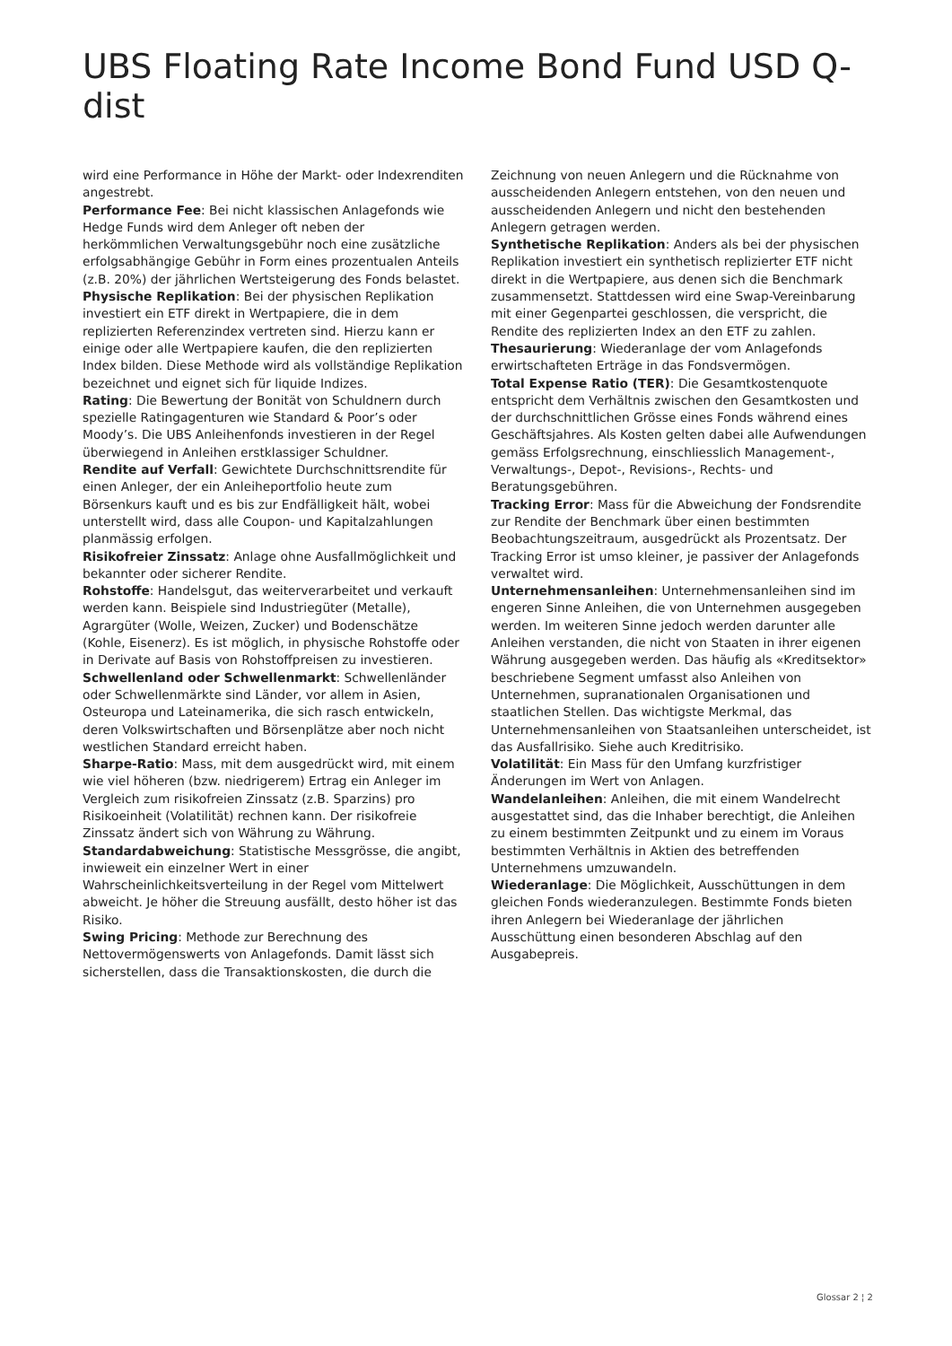UBS Floating Rate Income Bond Fund USD Q-dist
wird eine Performance in Höhe der Markt- oder Indexrenditen angestrebt.
Performance Fee: Bei nicht klassischen Anlagefonds wie Hedge Funds wird dem Anleger oft neben der herkömmlichen Verwaltungsgebühr noch eine zusätzliche erfolgsabhängige Gebühr in Form eines prozentualen Anteils (z.B. 20%) der jährlichen Wertsteigerung des Fonds belastet.
Physische Replikation: Bei der physischen Replikation investiert ein ETF direkt in Wertpapiere, die in dem replizierten Referenzindex vertreten sind. Hierzu kann er einige oder alle Wertpapiere kaufen, die den replizierten Index bilden. Diese Methode wird als vollständige Replikation bezeichnet und eignet sich für liquide Indizes.
Rating: Die Bewertung der Bonität von Schuldnern durch spezielle Ratingagenturen wie Standard & Poor’s oder Moody’s. Die UBS Anleihenfonds investieren in der Regel überwiegend in Anleihen erstklassiger Schuldner.
Rendite auf Verfall: Gewichtete Durchschnittsrendite für einen Anleger, der ein Anleiheportfolio heute zum Börsenkurs kauft und es bis zur Endfälligkeit hält, wobei unterstellt wird, dass alle Coupon- und Kapitalzahlungen planmässig erfolgen.
Risikofreier Zinssatz: Anlage ohne Ausfallmöglichkeit und bekannter oder sicherer Rendite.
Rohstoffe: Handelsgut, das weiterverarbeitet und verkauft werden kann. Beispiele sind Industriegüter (Metalle), Agrargüter (Wolle, Weizen, Zucker) und Bodenschätze (Kohle, Eisenerz). Es ist möglich, in physische Rohstoffe oder in Derivate auf Basis von Rohstoffpreisen zu investieren.
Schwellenland oder Schwellenmarkt: Schwellenländer oder Schwellenmärkte sind Länder, vor allem in Asien, Osteuropa und Lateinamerika, die sich rasch entwickeln, deren Volkswirtschaften und Börsenplätze aber noch nicht westlichen Standard erreicht haben.
Sharpe-Ratio: Mass, mit dem ausgedrückt wird, mit einem wie viel höheren (bzw. niedrigerem) Ertrag ein Anleger im Vergleich zum risikofreien Zinssatz (z.B. Sparzins) pro Risikoeinheit (Volatilität) rechnen kann. Der risikofreie Zinssatz ändert sich von Währung zu Währung.
Standardabweichung: Statistische Messgrösse, die angibt, inwieweit ein einzelner Wert in einer Wahrscheinlichkeitsverteilung in der Regel vom Mittelwert abweicht. Je höher die Streuung ausfällt, desto höher ist das Risiko.
Swing Pricing: Methode zur Berechnung des Nettovermögenswerts von Anlagefonds. Damit lässt sich sicherstellen, dass die Transaktionskosten, die durch die
Zeichnung von neuen Anlegern und die Rücknahme von ausscheidenden Anlegern entstehen, von den neuen und ausscheidenden Anlegern und nicht den bestehenden Anlegern getragen werden.
Synthetische Replikation: Anders als bei der physischen Replikation investiert ein synthetisch replizierter ETF nicht direkt in die Wertpapiere, aus denen sich die Benchmark zusammensetzt. Stattdessen wird eine Swap-Vereinbarung mit einer Gegenpartei geschlossen, die verspricht, die Rendite des replizierten Index an den ETF zu zahlen.
Thesaurierung: Wiederanlage der vom Anlagefonds erwirtschafteten Erträge in das Fondsvermögen.
Total Expense Ratio (TER): Die Gesamtkostenquote entspricht dem Verhältnis zwischen den Gesamtkosten und der durchschnittlichen Grösse eines Fonds während eines Geschäftsjahres. Als Kosten gelten dabei alle Aufwendungen gemäss Erfolgsrechnung, einschliesslich Management-, Verwaltungs-, Depot-, Revisions-, Rechts- und Beratungsgebühren.
Tracking Error: Mass für die Abweichung der Fondsrendite zur Rendite der Benchmark über einen bestimmten Beobachtungszeitraum, ausgedrückt als Prozentsatz. Der Tracking Error ist umso kleiner, je passiver der Anlagefonds verwaltet wird.
Unternehmensanleihen: Unternehmensanleihen sind im engeren Sinne Anleihen, die von Unternehmen ausgegeben werden. Im weiteren Sinne jedoch werden darunter alle Anleihen verstanden, die nicht von Staaten in ihrer eigenen Währung ausgegeben werden. Das häufig als «Kreditsektor» beschriebene Segment umfasst also Anleihen von Unternehmen, supranationalen Organisationen und staatlichen Stellen. Das wichtigste Merkmal, das Unternehmensanleihen von Staatsanleihen unterscheidet, ist das Ausfallrisiko. Siehe auch Kreditrisiko.
Volatilität: Ein Mass für den Umfang kurzfristiger Änderungen im Wert von Anlagen.
Wandelanleihen: Anleihen, die mit einem Wandelrecht ausgestattet sind, das die Inhaber berechtigt, die Anleihen zu einem bestimmten Zeitpunkt und zu einem im Voraus bestimmten Verhältnis in Aktien des betreffenden Unternehmens umzuwandeln.
Wiederanlage: Die Möglichkeit, Ausschüttungen in dem gleichen Fonds wiederanzulegen. Bestimmte Fonds bieten ihren Anlegern bei Wiederanlage der jährlichen Ausschüttung einen besonderen Abschlag auf den Ausgabepreis.
Glossar 2 ¦ 2